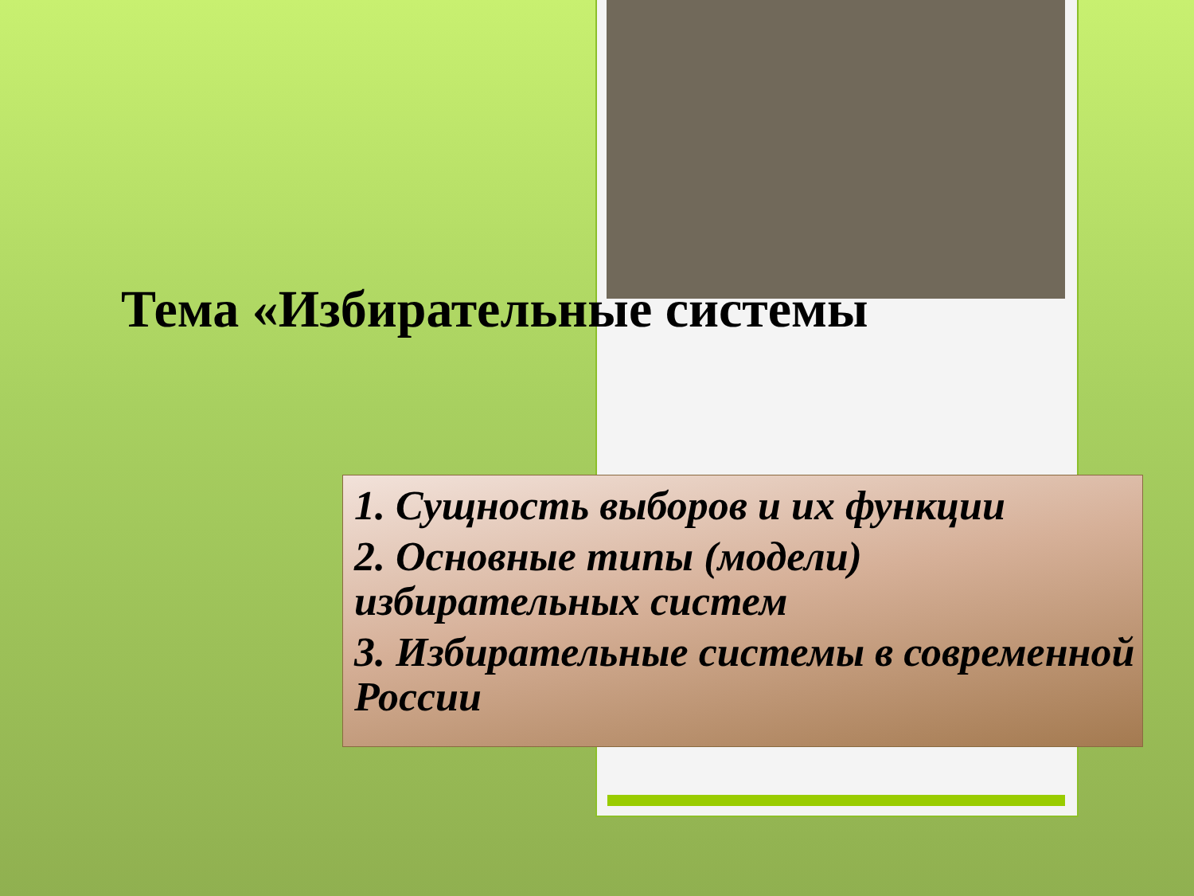Тема «Избирательные системы
1. Сущность выборов и их функции
2. Основные типы (модели) избирательных систем
3. Избирательные системы в современной России